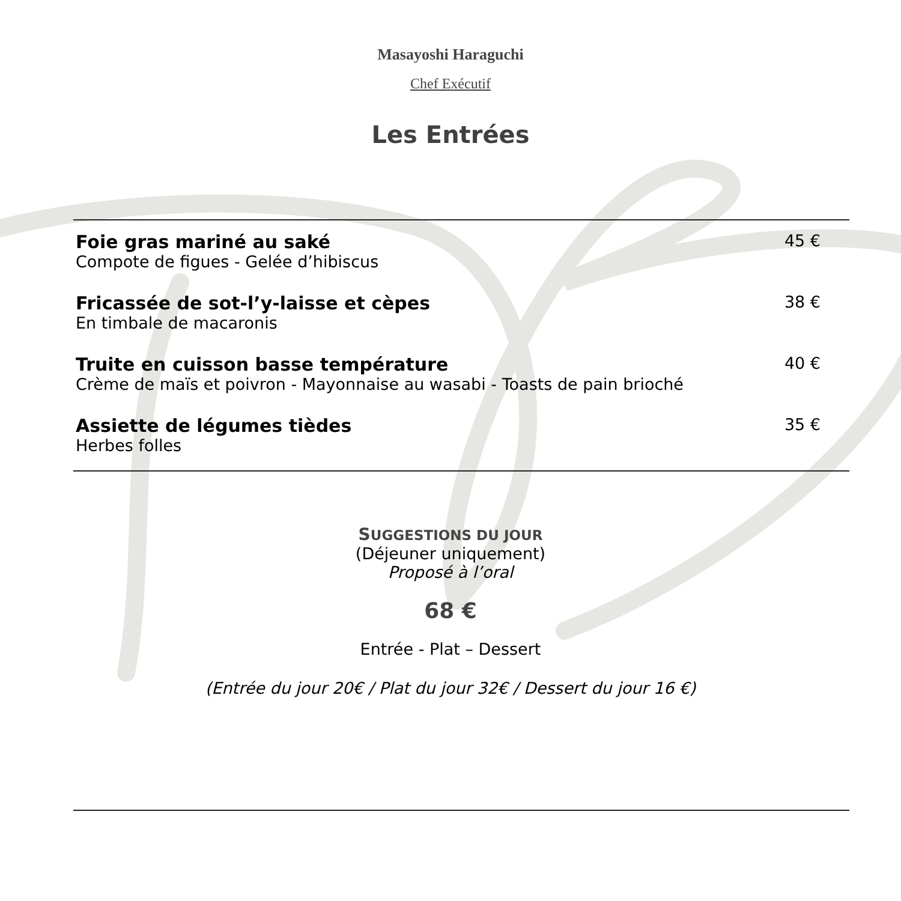Masayoshi Haraguchi
Chef Exécutif
Les Entrées
Foie gras mariné au saké
Compote de figues - Gelée d’hibiscus
45 €
Fricassée de sot-l’y-laisse et cèpes
En timbale de macaronis
38 €
Truite en cuisson basse température
Crème de maïs et poivron - Mayonnaise au wasabi - Toasts de pain brioché
40 €
Assiette de légumes tièdes
Herbes folles
35 €
SUGGESTIONS DU JOUR
(Déjeuner uniquement)
Proposé à l’oral
68 €
Entrée - Plat – Dessert
(Entrée du jour 20€ / Plat du jour 32€ / Dessert du jour 16 €)